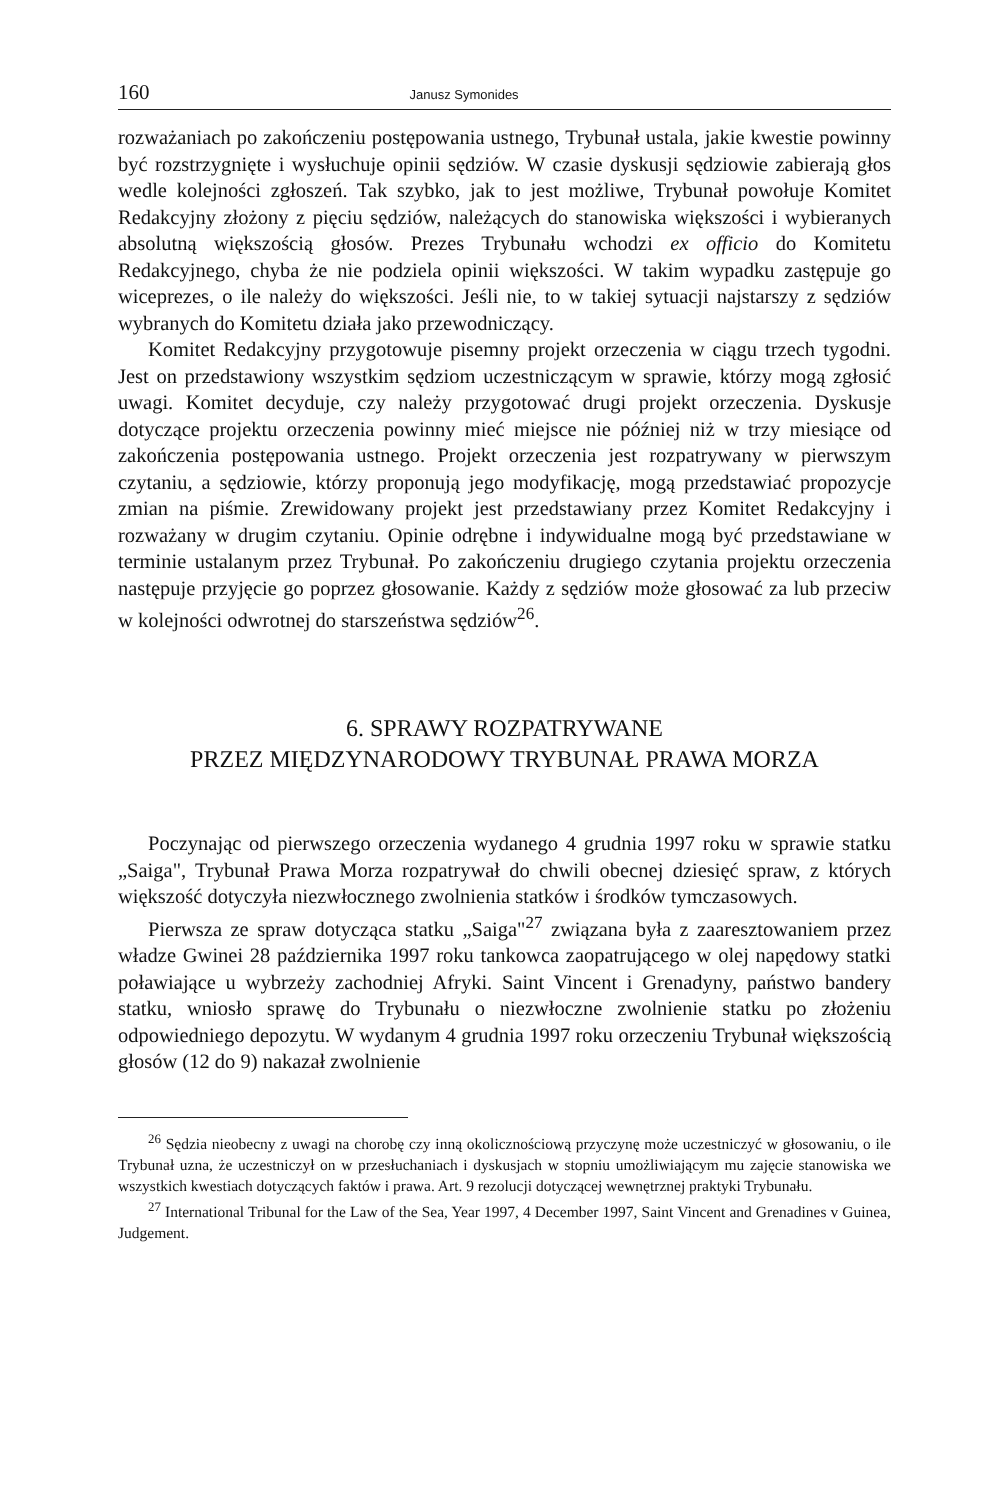160 Janusz Symonides
rozważaniach po zakończeniu postępowania ustnego, Trybunał ustala, jakie kwestie powinny być rozstrzygnięte i wysłuchuje opinii sędziów. W czasie dyskusji sędziowie zabierają głos wedle kolejności zgłoszeń. Tak szybko, jak to jest możliwe, Trybunał powołuje Komitet Redakcyjny złożony z pięciu sędziów, należących do stanowiska większości i wybieranych absolutną większością głosów. Prezes Trybunału wchodzi ex officio do Komitetu Redakcyjnego, chyba że nie podziela opinii większości. W takim wypadku zastępuje go wiceprezes, o ile należy do większości. Jeśli nie, to w takiej sytuacji najstarszy z sędziów wybranych do Komitetu działa jako przewodniczący.
Komitet Redakcyjny przygotowuje pisemny projekt orzeczenia w ciągu trzech tygodni. Jest on przedstawiony wszystkim sędziom uczestniczącym w sprawie, którzy mogą zgłosić uwagi. Komitet decyduje, czy należy przygotować drugi projekt orzeczenia. Dyskusje dotyczące projektu orzeczenia powinny mieć miejsce nie później niż w trzy miesiące od zakończenia postępowania ustnego. Projekt orzeczenia jest rozpatrywany w pierwszym czytaniu, a sędziowie, którzy proponują jego modyfikację, mogą przedstawiać propozycje zmian na piśmie. Zrewidowany projekt jest przedstawiany przez Komitet Redakcyjny i rozważany w drugim czytaniu. Opinie odrębne i indywidualne mogą być przedstawiane w terminie ustalanym przez Trybunał. Po zakończeniu drugiego czytania projektu orzeczenia następuje przyjęcie go poprzez głosowanie. Każdy z sędziów może głosować za lub przeciw w kolejności odwrotnej do starszeństwa sędziów<sup>26</sup>.
6. SPRAWY ROZPATRYWANE
PRZEZ MIĘDZYNARODOWY TRYBUNAŁ PRAWA MORZA
Poczynając od pierwszego orzeczenia wydanego 4 grudnia 1997 roku w sprawie statku „Saiga", Trybunał Prawa Morza rozpatrywał do chwili obecnej dziesięć spraw, z których większość dotyczyła niezwłocznego zwolnienia statków i środków tymczasowych.
Pierwsza ze spraw dotycząca statku „Saiga"<sup>27</sup> związana była z zaaresztowaniem przez władze Gwinei 28 października 1997 roku tankowca zaopatrującego w olej napędowy statki poławiające u wybrzeży zachodniej Afryki. Saint Vincent i Grenadyny, państwo bandery statku, wniosło sprawę do Trybunału o niezwłoczne zwolnienie statku po złożeniu odpowiedniego depozytu. W wydanym 4 grudnia 1997 roku orzeczeniu Trybunał większością głosów (12 do 9) nakazał zwolnienie
<sup>26</sup> Sędzia nieobecny z uwagi na chorobę czy inną okolicznościową przyczynę może uczestniczyć w głosowaniu, o ile Trybunał uzna, że uczestniczył on w przesłuchaniach i dyskusjach w stopniu umożliwiającym mu zajęcie stanowiska we wszystkich kwestiach dotyczących faktów i prawa. Art. 9 rezolucji dotyczącej wewnętrznej praktyki Trybunału.
<sup>27</sup> International Tribunal for the Law of the Sea, Year 1997, 4 December 1997, Saint Vincent and Grenadines v Guinea, Judgement.